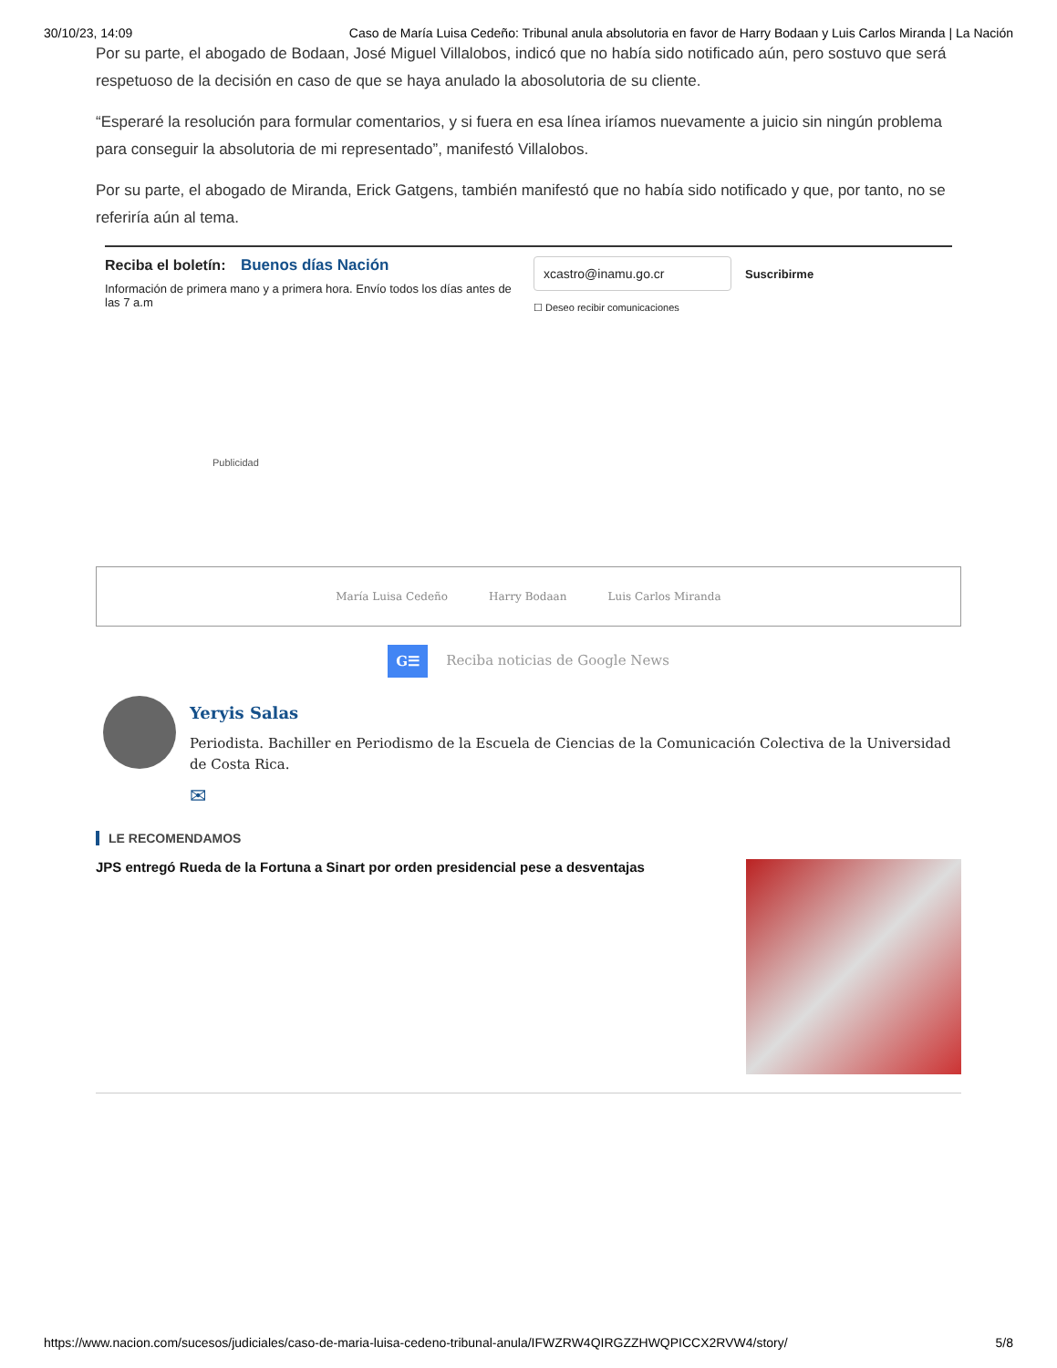30/10/23, 14:09 Caso de María Luisa Cedeño: Tribunal anula absolutoria en favor de Harry Bodaan y Luis Carlos Miranda | La Nación
Por su parte, el abogado de Bodaan, José Miguel Villalobos, indicó que no había sido notificado aún, pero sostuvo que será respetuoso de la decisión en caso de que se haya anulado la abosolutoria de su cliente.
“Esperaré la resolución para formular comentarios, y si fuera en esa línea iríamos nuevamente a juicio sin ningún problema para conseguir la absolutoria de mi representado”, manifestó Villalobos.
Por su parte, el abogado de Miranda, Erick Gatgens, también manifestó que no había sido notificado y que, por tanto, no se referiría aún al tema.
Reciba el boletín: Buenos días Nación
Información de primera mano y a primera hora. Envío todos los días antes de las 7 a.m
xcastro@inamu.go.cr
Suscribirme
☐ Deseo recibir comunicaciones
Publicidad
María Luisa Cedeño Harry Bodaan Luis Carlos Miranda
G☰ Reciba noticias de Google News
Yeryis Salas
Periodista. Bachiller en Periodismo de la Escuela de Ciencias de la Comunicación Colectiva de la Universidad de Costa Rica.
✉
LE RECOMENDAMOS
JPS entregó Rueda de la Fortuna a Sinart por orden presidencial pese a desventajas
https://www.nacion.com/sucesos/judiciales/caso-de-maria-luisa-cedeno-tribunal-anula/IFWZRW4QIRGZZHWQPICCX2RVW4/story/ 5/8